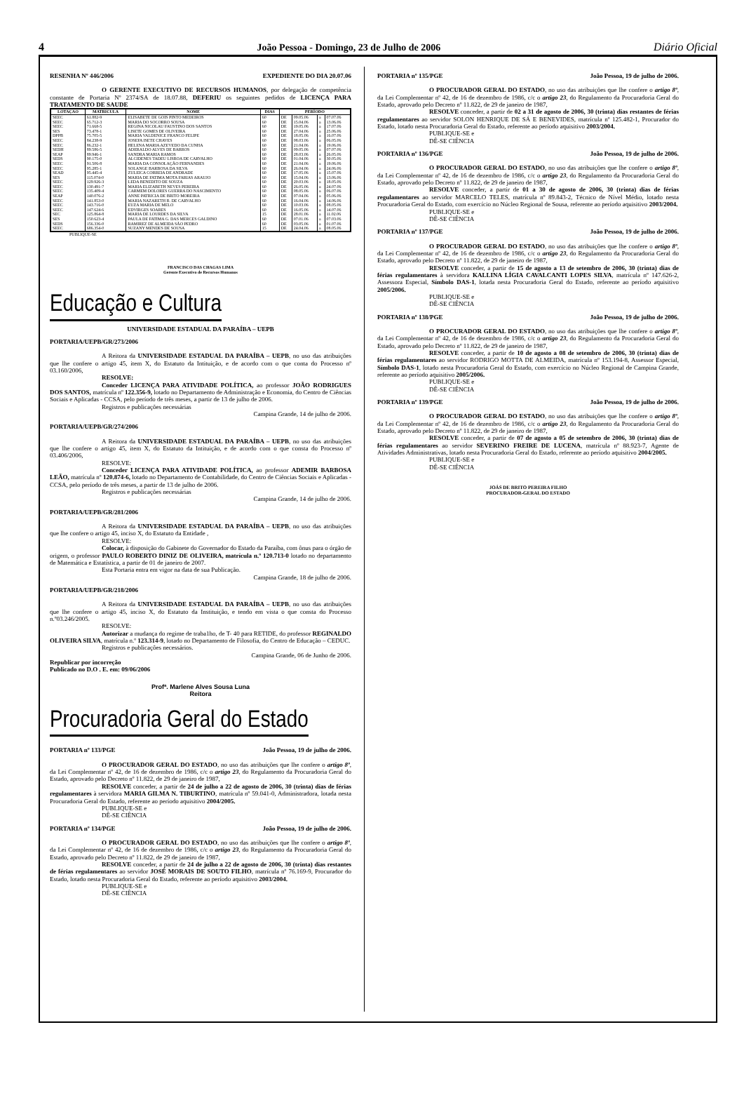4 João Pessoa - Domingo, 23 de Julho de 2006 Diário Oficial
RESENHA Nº 446/2006 EXPEDIENTE DO DIA 20.07.06
O GERENTE EXECUTIVO DE RECURSOS HUMANOS, por delegação de competência constante de Portaria Nº 2374/SA de 18.07.88, DEFERIU os seguintes pedidos de LICENÇA PARA TRATAMENTO DE SAUDE
| LOTAÇAO | MATRICULA | NOME | DIAS | PERÍODO | | | |
| --- | --- | --- | --- | --- | --- | --- | --- |
| SEEC | 61.882-9 | ELISABETE DE GOIS PINTO MEDEIROS | 60 | DE | 09.05.06 | a | 07.07.06 |
| SEEC | 65.712-3 | MARIA DO SOCORRO SOUSA | 60 | DE | 15.04.06 | a | 13.06.06 |
| SEEC | 71.668-5 | REGINA NICOLAU FAUSTINO DOS SANTOS | 60 | DE | 19.05.06 | a | 17.07.06 |
| SES | 73.478-1 | LISETE GOMES DE OLIVEIRA | 60 | DE | 27.04.06 | a | 25.06.06 |
| DPPB | 75.705-5 | MARIA VALDENICE FRANCO FELIPE | 60 | DE | 18.05.06 | a | 16.07.06 |
| SEEC | 84.238-9 | JOSEFA ISETE CHAVES | 60 | DE | 08.03.06 | a | 06.05.06 |
| SEEC | 86.232-1 | HELENA MARIA AZEVEDO DA CUNHA | 60 | DE | 21.04.06 | a | 19.06.06 |
| SEDH | 89.586-5 | ADERALDO ALVES DE BARROS | 60 | DE | 09.05.06 | a | 07.07.06 |
| SEAP | 89.946-1 | SANDRA MARIA RAMOS | 60 | DE | 28.03.06 | a | 26.05.06 |
| SEDS | 90.175-0 | ALCIDENES TADEU LISBOA DE CARVALHO | 60 | DE | 01.04.06 | a | 30.05.06 |
| SEEC | 91.506-8 | MARIA DA CONSOLAÇÃO FERNANDES | 60 | DE | 21.04.06 | a | 19.06.06 |
| SEEC | 95.285-1 | SOLANGE BARBOSA DA SILVA | 60 | DE | 26.04.06 | a | 24.06.06 |
| SEAD | 95.445-4 | ZULEICA CORREIA DE ANDRADE | 60 | DE | 17.05.06 | a | 15.07.06 |
| SES | 115.074-0 | MARIA DE FATIMA MOTA FARIAS ARAUJO | 60 | DE | 15.04.06 | a | 13.06.06 |
| SEEC | 129.926-3 | LEDA BENEDITO DE SOUZA | 60 | DE | 20.03.06 | a | 18.05.06 |
| SEEC | 130.491-7 | MARIA ELIZABETH NEVES PEREIRA | 60 | DE | 26.05.06 | a | 24.07.06 |
| SEEC | 135.409-4 | CARMEM DOLORES GUERRA DO NASCIMENTO | 60 | DE | 08.05.06 | a | 06.07.06 |
| SEAP | 140.076-2 | ANNE PATRICIA DE BRITO MOREIRA | 60 | DE | 07.04.06 | a | 05.06.06 |
| SEEC | 141.853-0 | MARIA NAZARETH B. DE CARVALHO | 60 | DE | 16.04.06 | a | 14.06.06 |
| SEEC | 143.716-0 | EUZA MARIA DE MELO | 60 | DE | 10.03.06 | a | 08.05.06 |
| SEEC | 147.624-6 | EDVIRGES SOARES | 60 | DE | 16.05.06 | a | 14.07.06 |
| SEC | 125.864-8 | MARIA DE LOURDES DA SILVA | 15 | DE | 28.01.06 | a | 11.02.06 |
| SES | 150.623-4 | PAULA DE FATIMA G. DAS MERCES GALDINO | 60 | DE | 07.01.06 | a | 07.03.06 |
| SEDS | 156.336-0 | RAMIREZ DE ALMEIDA SÃO PEDRO | 60 | DE | 03.05.06 | a | 01.07.06 |
| SEEC | 686.354-0 | SUZANY MENDES DE SOUSA | 15 | DE | 24.04.06 | a | 08.05.06 |
PUBLIQUE-SE
FRANCISCO DAS CHAGAS LIMA
Gerente Executivo de Recursos Humanos
Educação e Cultura
UNIVERSIDADE ESTADUAL DA PARAÍBA – UEPB
PORTARIA/UEPB/GR/273/2006
A Reitora da UNIVERSIDADE ESTADUAL DA PARAÍBA – UEPB, no uso das atribuições que lhe confere o artigo 45, item X, do Estatuto da Intituição, e de acordo com o que conta do Processo nº 03.160/2006,
RESOLVE:
Conceder LICENÇA PARA ATIVIDADE POLÍTICA, ao professor JOÃO RODRIGUES DOS SANTOS, matrícula nº 122.356-9, lotado no Departamento de Administração e Economia, do Centro de Ciências Sociais e Aplicadas - CCSA, pelo período de três meses, a partir de 13 de julho de 2006.
Registros e publicações necessárias
Campina Grande, 14 de julho de 2006.
PORTARIA/UEPB/GR/274/2006
A Reitora da UNIVERSIDADE ESTADUAL DA PARAÍBA – UEPB, no uso das atribuições que lhe confere o artigo 45, item X, do Estatuto da Intituição, e de acordo com o que consta do Processo nº 03.406/2006,
RESOLVE:
Conceder LICENÇA PARA ATIVIDADE POLÍTICA, ao professor ADEMIR BARBOSA LEÃO, matrícula nº 120.874-6, lotado no Departamento de Contabilidade, do Centro de Ciências Sociais e Aplicadas - CCSA, pelo período de três meses, a partir de 13 de julho de 2006.
Registros e publicações necessárias
Campina Grande, 14 de julho de 2006.
PORTARIA/UEPB/GR/281/2006
A Reitora da UNIVERSIDADE ESTADUAL DA PARAÍBA – UEPB, no uso das atribuições que lhe confere o artigo 45, inciso X, do Estatuto da Entidade ,
RESOLVE:
Colocar, à disposição do Gabinete do Governador do Estado da Paraíba, com ônus para o órgão de origem, o professor PAULO ROBERTO DINIZ DE OLIVEIRA, matrícula n.º 120.713-0 lotado no departamento de Matemática e Estatística, a partir de 01 de janeiro de 2007.
Esta Portaria entra em vigor na data de sua Publicação.
Campina Grande, 18 de julho de 2006.
PORTARIA/UEPB/GR/218/2006
A Reitora da UNIVERSIDADE ESTADUAL DA PARAÍBA – UEPB, no uso das atribuições que lhe confere o artigo 45, inciso X, do Estatuto da Instituição, e tendo em vista o que consta do Processo n.º03.246/2005.
RESOLVE:
Autorizar a mudança do regime de traba1ho, de T- 40 para RETIDE, do professor REGINALDO OLIVEIRA SILVA, matrícula n.º 123.314-9, lotado no Departamento de Filosofia, do Centro de Educação – CEDUC.
Registros e publicações necessários.
Campina Grande, 06 de Junho de 2006.
Republicar por incorreção
Publicado no D.O . E. em: 09/06/2006
Profª. Marlene Alves Sousa Luna
Reitora
Procuradoria Geral do Estado
PORTARIA nº 133/PGE João Pessoa, 19 de julho de 2006.
O PROCURADOR GERAL DO ESTADO, no uso das atribuições que lhe confere o artigo 8º, da Lei Complementar nº 42, de 16 de dezembro de 1986, c/c o artigo 23, do Regulamento da Procuradoria Geral do Estado, aprovado pelo Decreto nº 11.822, de 29 de janeiro de 1987,
RESOLVE conceder, a partir de 24 de julho a 22 de agosto de 2006, 30 (trinta) dias de férias regulamentares à servidora MARIA GILMA N. TIBURTINO, matrícula nº 59.041-0, Administradora, lotada nesta Procuradoria Geral do Estado, referente ao período aquisitivo 2004/2005.
PUBLIQUE-SE e
DÊ-SE CIÊNCIA
PORTARIA nº 134/PGE João Pessoa, 19 de julho de 2006.
O PROCURADOR GERAL DO ESTADO, no uso das atribuições que lhe confere o artigo 8º, da Lei Complementar nº 42, de 16 de dezembro de 1986, c/c o artigo 23, do Regulamento da Procuradoria Geral do Estado, aprovado pelo Decreto nº 11.822, de 29 de janeiro de 1987,
RESOLVE conceder, a partir de 24 de julho a 22 de agosto de 2006, 30 (trinta) dias restantes de férias regulamentares ao servidor JOSÉ MORAIS DE SOUTO FILHO, matrícula nº 76.169-9, Procurador do Estado, lotado nesta Procuradoria Geral do Estado, referente ao período aquisitivo 2003/2004.
PUBLIQUE-SE e
DÊ-SE CIÊNCIA
PORTARIA nº 135/PGE João Pessoa, 19 de julho de 2006.
O PROCURADOR GERAL DO ESTADO, no uso das atribuições que lhe confere o artigo 8º, da Lei Complementar nº 42, de 16 de dezembro de 1986, c/c o artigo 23, do Regulamento da Procuradoria Geral do Estado, aprovado pelo Decreto nº 11.822, de 29 de janeiro de 1987,
RESOLVE conceder, a partir de 02 a 31 de agosto de 2006, 30 (trinta) dias restantes de férias regulamentares ao servidor SOLON HENRIQUE DE SÁ E BENEVIDES, matrícula nº 125.482-1, Procurador do Estado, lotado nesta Procuradoria Geral do Estado, referente ao período aquisitivo 2003/2004.
PUBLIQUE-SE e
DÊ-SE CIÊNCIA
PORTARIA nº 136/PGE João Pessoa, 19 de julho de 2006.
O PROCURADOR GERAL DO ESTADO, no uso das atribuições que lhe confere o artigo 8º, da Lei Complementar nº 42, de 16 de dezembro de 1986, c/c o artigo 23, do Regulamento da Procuradoria Geral do Estado, aprovado pelo Decreto nº 11.822, de 29 de janeiro de 1987,
RESOLVE conceder, a partir de 01 a 30 de agosto de 2006, 30 (trinta) dias de férias regulamentares ao servidor MARCELO TELES, matrícula nº 89.843-2, Técnico de Nível Médio, lotado nesta Procuradoria Geral do Estado, com exercício no Núcleo Regional de Sousa, referente ao período aquisitivo 2003/2004.
PUBLIQUE-SE e
DÊ-SE CIÊNCIA
PORTARIA nº 137/PGE João Pessoa, 19 de julho de 2006.
O PROCURADOR GERAL DO ESTADO, no uso das atribuições que lhe confere o artigo 8º, da Lei Complementar nº 42, de 16 de dezembro de 1986, c/c o artigo 23, do Regulamento da Procuradoria Geral do Estado, aprovado pelo Decreto nº 11.822, de 29 de janeiro de 1987,
RESOLVE conceder, a partir de 15 de agosto a 13 de setembro de 2006, 30 (trinta) dias de férias regulamentares à servidora KALLINA LÍGIA CAVALCANTI LOPES SILVA, matrícula nº 147.626-2, Assessora Especial, Símbolo DAS-1, lotada nesta Procuradoria Geral do Estado, referente ao período aquisitivo 2005/2006.
PUBLIQUE-SE e
DÊ-SE CIÊNCIA
PORTARIA nº 138/PGE João Pessoa, 19 de julho de 2006.
O PROCURADOR GERAL DO ESTADO, no uso das atribuições que lhe confere o artigo 8º, da Lei Complementar nº 42, de 16 de dezembro de 1986, c/c o artigo 23, do Regulamento da Procuradoria Geral do Estado, aprovado pelo Decreto nº 11.822, de 29 de janeiro de 1987,
RESOLVE conceder, a partir de 10 de agosto a 08 de setembro de 2006, 30 (trinta) dias de férias regulamentares ao servidor RODRIGO MOTTA DE ALMEIDA, matrícula nº 153.194-8, Assessor Especial, Símbolo DAS-1, lotado nesta Procuradoria Geral do Estado, com exercício no Núcleo Regional de Campina Grande, referente ao período aquisitivo 2005/2006.
PUBLIQUE-SE e
DÊ-SE CIÊNCIA
PORTARIA nº 139/PGE João Pessoa, 19 de julho de 2006.
O PROCURADOR GERAL DO ESTADO, no uso das atribuições que lhe confere o artigo 8º, da Lei Complementar nº 42, de 16 de dezembro de 1986, c/c o artigo 23, do Regulamento da Procuradoria Geral do Estado, aprovado pelo Decreto nº 11.822, de 29 de janeiro de 1987,
RESOLVE conceder, a partir de 07 de agosto a 05 de setembro de 2006, 30 (trinta) dias de férias regulamentares ao servidor SEVERINO FREIRE DE LUCENA, matrícula nº 88.923-7, Agente de Atividades Administrativas, lotado nesta Procuradoria Geral do Estado, referente ao período aquisitivo 2004/2005.
PUBLIQUE-SE e
DÊ-SE CIÊNCIA
JOÁS DE BRITO PEREIRA FILHO
PROCURADOR-GERAL DO ESTADO